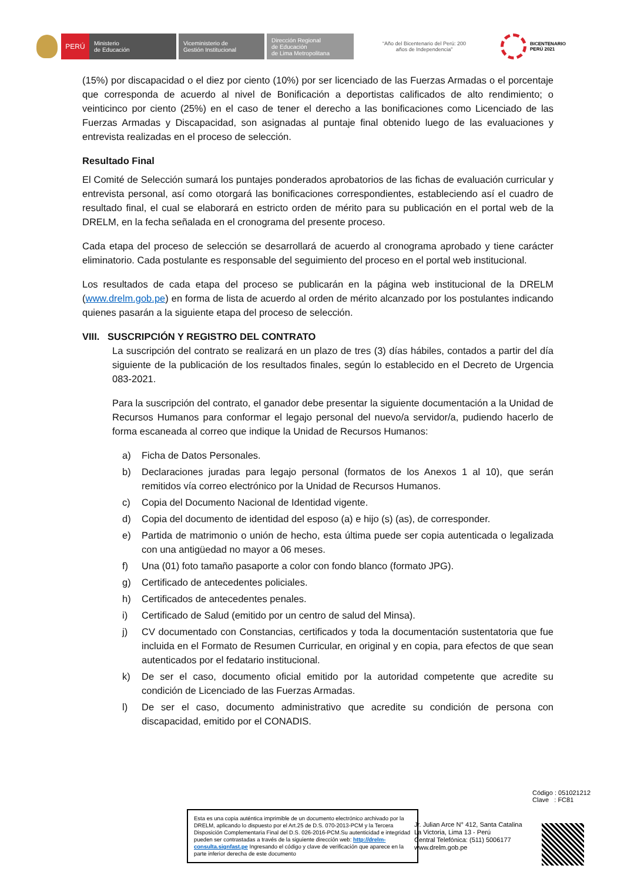PERÚ
Ministerio
de Educación
Viceministerio de
Gestión Institucional
Dirección Regional
de Educación
de Lima Metropolitana
“Año del Bicentenario del Perú: 200 años de Independencia”
BICENTENARIO
PERÚ 2021
(15%) por discapacidad o el diez por ciento (10%) por ser licenciado de las Fuerzas Armadas o el porcentaje que corresponda de acuerdo al nivel de Bonificación a deportistas calificados de alto rendimiento; o veinticinco por ciento (25%) en el caso de tener el derecho a las bonificaciones como Licenciado de las Fuerzas Armadas y Discapacidad, son asignadas al puntaje final obtenido luego de las evaluaciones y entrevista realizadas en el proceso de selección.
Resultado Final
El Comité de Selección sumará los puntajes ponderados aprobatorios de las fichas de evaluación curricular y entrevista personal, así como otorgará las bonificaciones correspondientes, estableciendo así el cuadro de resultado final, el cual se elaborará en estricto orden de mérito para su publicación en el portal web de la DRELM, en la fecha señalada en el cronograma del presente proceso.
Cada etapa del proceso de selección se desarrollará de acuerdo al cronograma aprobado y tiene carácter eliminatorio. Cada postulante es responsable del seguimiento del proceso en el portal web institucional.
Los resultados de cada etapa del proceso se publicarán en la página web institucional de la DRELM (www.drelm.gob.pe) en forma de lista de acuerdo al orden de mérito alcanzado por los postulantes indicando quienes pasarán a la siguiente etapa del proceso de selección.
VIII. SUSCRIPCIÓN Y REGISTRO DEL CONTRATO
La suscripción del contrato se realizará en un plazo de tres (3) días hábiles, contados a partir del día siguiente de la publicación de los resultados finales, según lo establecido en el Decreto de Urgencia 083-2021.
Para la suscripción del contrato, el ganador debe presentar la siguiente documentación a la Unidad de Recursos Humanos para conformar el legajo personal del nuevo/a servidor/a, pudiendo hacerlo de forma escaneada al correo que indique la Unidad de Recursos Humanos:
a) Ficha de Datos Personales.
b) Declaraciones juradas para legajo personal (formatos de los Anexos 1 al 10), que serán remitidos vía correo electrónico por la Unidad de Recursos Humanos.
c) Copia del Documento Nacional de Identidad vigente.
d) Copia del documento de identidad del esposo (a) e hijo (s) (as), de corresponder.
e) Partida de matrimonio o unión de hecho, esta última puede ser copia autenticada o legalizada con una antigüedad no mayor a 06 meses.
f) Una (01) foto tamaño pasaporte a color con fondo blanco (formato JPG).
g) Certificado de antecedentes policiales.
h) Certificados de antecedentes penales.
i) Certificado de Salud (emitido por un centro de salud del Minsa).
j) CV documentado con Constancias, certificados y toda la documentación sustentatoria que fue incluida en el Formato de Resumen Curricular, en original y en copia, para efectos de que sean autenticados por el fedatario institucional.
k) De ser el caso, documento oficial emitido por la autoridad competente que acredite su condición de Licenciado de las Fuerzas Armadas.
l) De ser el caso, documento administrativo que acredite su condición de persona con discapacidad, emitido por el CONADIS.
Código : 051021212
Clave : FC81
Esta es una copia auténtica imprimible de un documento electrónico archivado por la DRELM, aplicando lo dispuesto por el Art.25 de D.S. 070-2013-PCM y la Tercera Disposición Complementaria Final del D.S. 026-2016-PCM.Su autenticidad e integridad pueden ser contrastadas a través de la siguiente dirección web: http://drelm-consulta.signfast.pe Ingresando el código y clave de verificación que aparece en la parte inferior derecha de este documento
Jr. Julian Arce N° 412, Santa Catalina
La Victoria, Lima 13 - Perú
Central Telefónica: (511) 5006177
www.drelm.gob.pe